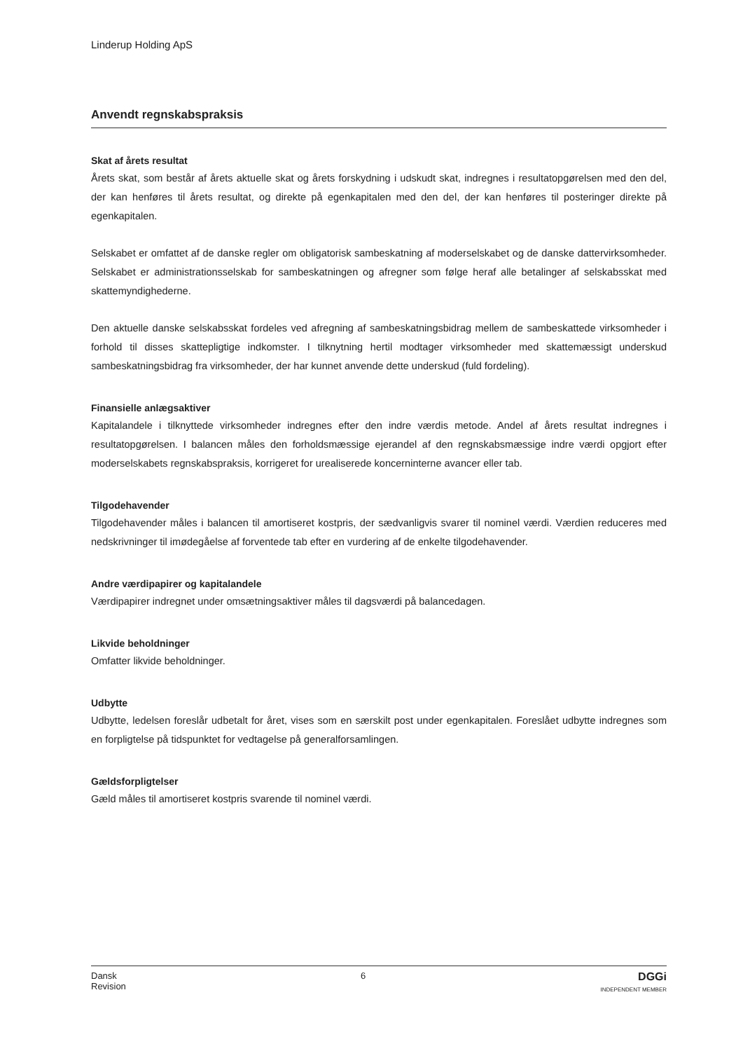Linderup Holding ApS
Anvendt regnskabspraksis
Skat af årets resultat
Årets skat, som består af årets aktuelle skat og årets forskydning i udskudt skat, indregnes i resultatopgørelsen med den del, der kan henføres til årets resultat, og direkte på egenkapitalen med den del, der kan henføres til posteringer direkte på egenkapitalen.
Selskabet er omfattet af de danske regler om obligatorisk sambeskatning af moderselskabet og de danske dattervirksomheder. Selskabet er administrationsselskab for sambeskatningen og afregner som følge heraf alle betalinger af selskabsskat med skattemyndighederne.
Den aktuelle danske selskabsskat fordeles ved afregning af sambeskatningsbidrag mellem de sambeskattede virksomheder i forhold til disses skattepligtige indkomster. I tilknytning hertil modtager virksomheder med skattemæssigt underskud sambeskatningsbidrag fra virksomheder, der har kunnet anvende dette underskud (fuld fordeling).
Finansielle anlægsaktiver
Kapitalandele i tilknyttede virksomheder indregnes efter den indre værdis metode. Andel af årets resultat indregnes i resultatopgørelsen. I balancen måles den forholdsmæssige ejerandel af den regnskabsmæssige indre værdi opgjort efter moderselskabets regnskabspraksis, korrigeret for urealiserede koncerninterne avancer eller tab.
Tilgodehavender
Tilgodehavender måles i balancen til amortiseret kostpris, der sædvanligvis svarer til nominel værdi. Værdien reduceres med nedskrivninger til imødegåelse af forventede tab efter en vurdering af de enkelte tilgodehavender.
Andre værdipapirer og kapitalandele
Værdipapirer indregnet under omsætningsaktiver måles til dagsværdi på balancedagen.
Likvide beholdninger
Omfatter likvide beholdninger.
Udbytte
Udbytte, ledelsen foreslår udbetalt for året, vises som en særskilt post under egenkapitalen. Foreslået udbytte indregnes som en forpligtelse på tidspunktet for vedtagelse på generalforsamlingen.
Gældsforpligtelser
Gæld måles til amortiseret kostpris svarende til nominel værdi.
Dansk
Revision
6
DGGi
INDEPENDENT MEMBER